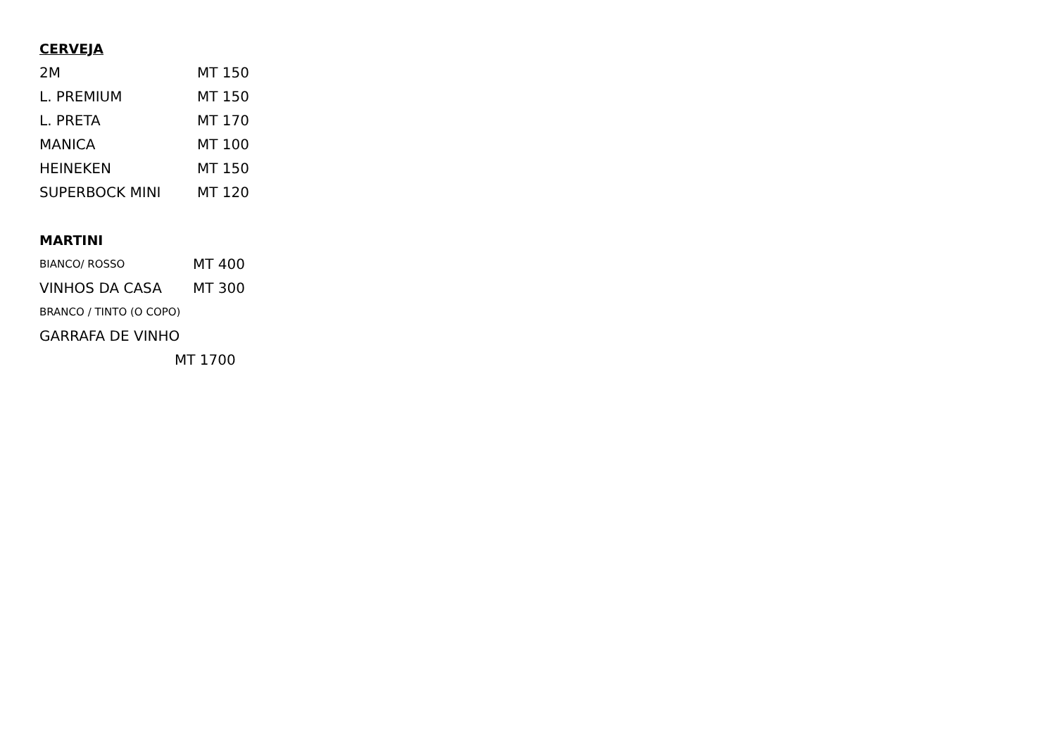CERVEJA
2M MT 150
L. PREMIUM MT 150
L. PRETA MT 170
MANICA MT 100
HEINEKEN MT 150
SUPERBOCK MINI MT 120
MARTINI
BIANCO/ ROSSO MT 400
VINHOS DA CASA MT 300
BRANCO / TINTO (O COPO)
GARRAFA DE VINHO
MT 1700